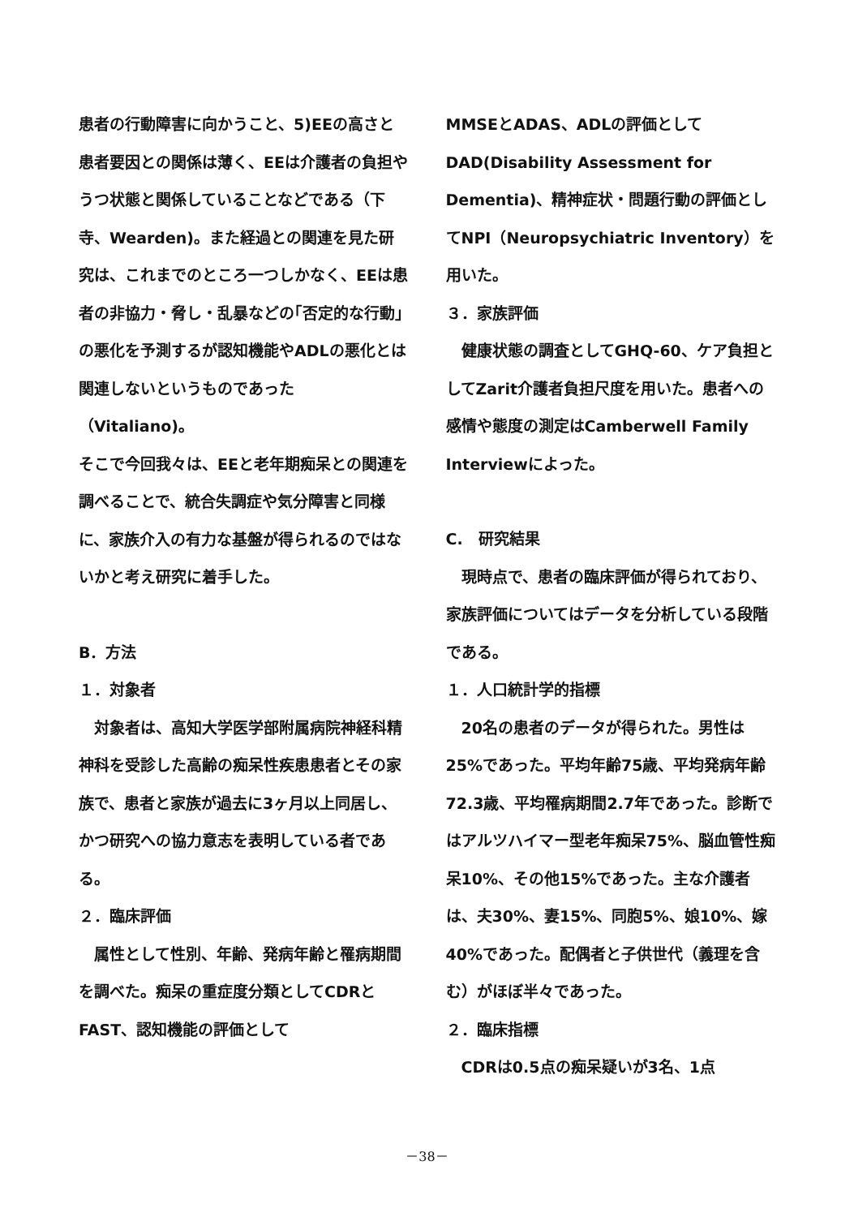患者の行動障害に向かうこと、5)EEの高さと患者要因との関係は薄く、EEは介護者の負担やうつ状態と関係していることなどである（下寺、Wearden)。また経過との関連を見た研究は、これまでのところ一つしかなく、EEは患者の非協力・脅し・乱暴などの｢否定的な行動｣の悪化を予測するが認知機能やADLの悪化とは関連しないというものであった（Vitaliano)。
そこで今回我々は、EEと老年期痴呆との関連を調べることで、統合失調症や気分障害と同様に、家族介入の有力な基盤が得られるのではないかと考え研究に着手した。
B．方法
１．対象者
対象者は、高知大学医学部附属病院神経科精神科を受診した高齢の痴呆性疾患患者とその家族で、患者と家族が過去に3ヶ月以上同居し、かつ研究への協力意志を表明している者である。
２．臨床評価
属性として性別、年齢、発病年齢と罹病期間を調べた。痴呆の重症度分類としてCDRとFAST、認知機能の評価として
MMSEとADAS、ADLの評価としてDAD(Disability Assessment for Dementia)、精神症状・問題行動の評価としてNPI（Neuropsychiatric Inventory）を用いた。
３．家族評価
健康状態の調査としてGHQ-60、ケア負担としてZarit介護者負担尺度を用いた。患者への感情や態度の測定はCamberwell Family Interviewによった。
C.　研究結果
現時点で、患者の臨床評価が得られており、家族評価についてはデータを分析している段階である。
１．人口統計学的指標
20名の患者のデータが得られた。男性は25%であった。平均年齢75歳、平均発病年齢72.3歳、平均罹病期間2.7年であった。診断ではアルツハイマー型老年痴呆75%、脳血管性痴呆10%、その他15%であった。主な介護者は、夫30%、妻15%、同胞5%、娘10%、嫁40%であった。配偶者と子供世代（義理を含む）がほぼ半々であった。
２．臨床指標
CDRは0.5点の痴呆疑いが3名、1点
－38－